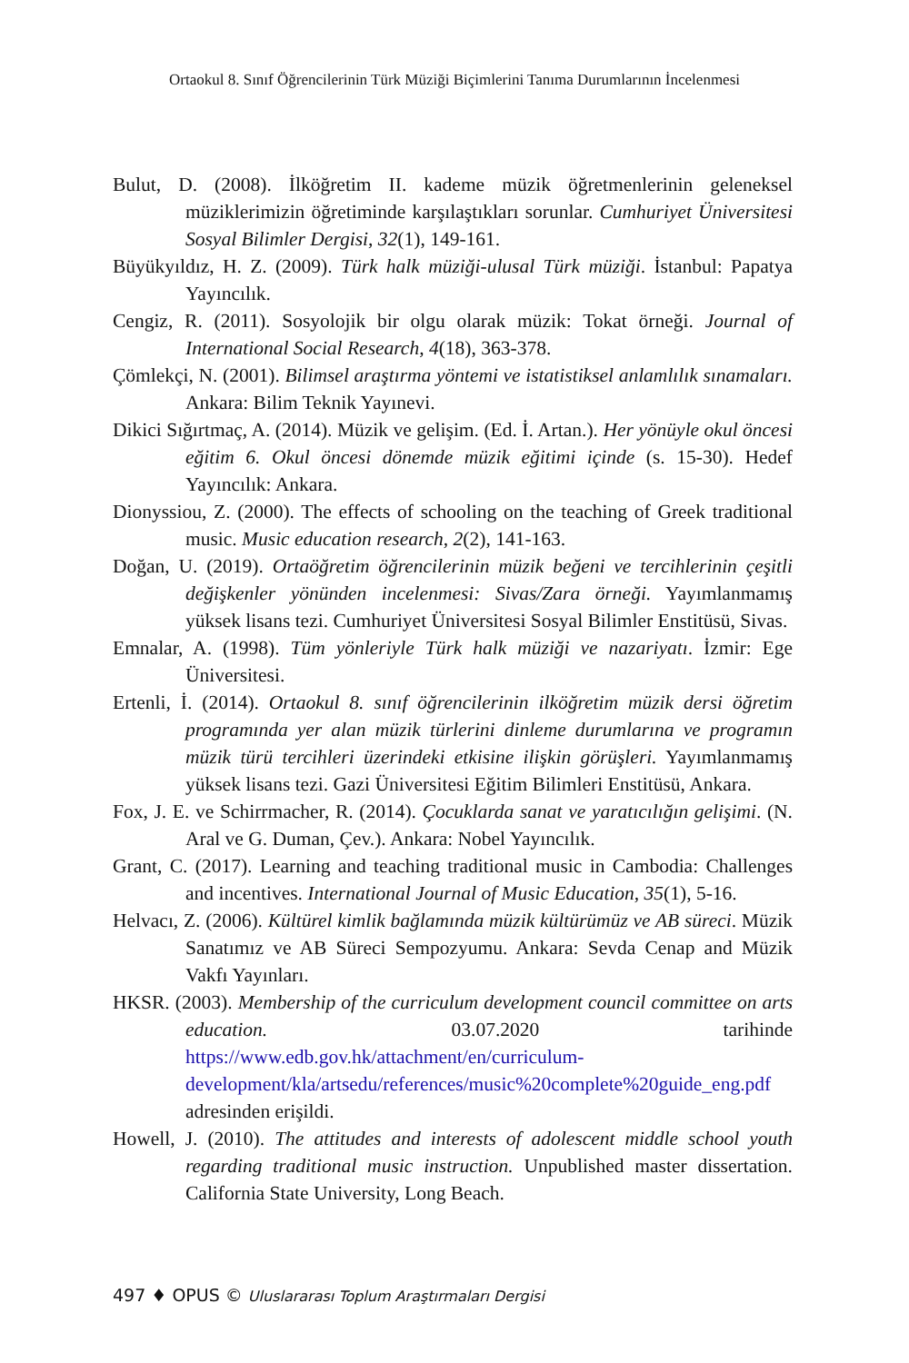Ortaokul 8. Sınıf Öğrencilerinin Türk Müziği Biçimlerini Tanıma Durumlarının İncelenmesi
Bulut, D. (2008). İlköğretim II. kademe müzik öğretmenlerinin geleneksel müziklerimizin öğretiminde karşılaştıkları sorunlar. Cumhuriyet Üniversitesi Sosyal Bilimler Dergisi, 32(1), 149-161.
Büyükyıldız, H. Z. (2009). Türk halk müziği-ulusal Türk müziği. İstanbul: Papatya Yayıncılık.
Cengiz, R. (2011). Sosyolojik bir olgu olarak müzik: Tokat örneği. Journal of International Social Research, 4(18), 363-378.
Çömlekçi, N. (2001). Bilimsel araştırma yöntemi ve istatistiksel anlamlılık sınamaları. Ankara: Bilim Teknik Yayınevi.
Dikici Sığırtmaç, A. (2014). Müzik ve gelişim. (Ed. İ. Artan.). Her yönüyle okul öncesi eğitim 6. Okul öncesi dönemde müzik eğitimi içinde (s. 15-30). Hedef Yayıncılık: Ankara.
Dionyssiou, Z. (2000). The effects of schooling on the teaching of Greek traditional music. Music education research, 2(2), 141-163.
Doğan, U. (2019). Ortaöğretim öğrencilerinin müzik beğeni ve tercihlerinin çeşitli değişkenler yönünden incelenmesi: Sivas/Zara örneği. Yayımlanmamış yüksek lisans tezi. Cumhuriyet Üniversitesi Sosyal Bilimler Enstitüsü, Sivas.
Emnalar, A. (1998). Tüm yönleriyle Türk halk müziği ve nazariyatı. İzmir: Ege Üniversitesi.
Ertenli, İ. (2014). Ortaokul 8. sınıf öğrencilerinin ilköğretim müzik dersi öğretim programında yer alan müzik türlerini dinleme durumlarına ve programın müzik türü tercihleri üzerindeki etkisine ilişkin görüşleri. Yayımlanmamış yüksek lisans tezi. Gazi Üniversitesi Eğitim Bilimleri Enstitüsü, Ankara.
Fox, J. E. ve Schirrmacher, R. (2014). Çocuklarda sanat ve yaratıcılığın gelişimi. (N. Aral ve G. Duman, Çev.). Ankara: Nobel Yayıncılık.
Grant, C. (2017). Learning and teaching traditional music in Cambodia: Challenges and incentives. International Journal of Music Education, 35(1), 5-16.
Helvacı, Z. (2006). Kültürel kimlik bağlamında müzik kültürümüz ve AB süreci. Müzik Sanatımız ve AB Süreci Sempozyumu. Ankara: Sevda Cenap and Müzik Vakfı Yayınları.
HKSR. (2003). Membership of the curriculum development council committee on arts education. 03.07.2020 tarihinde https://www.edb.gov.hk/attachment/en/curriculum-development/kla/artsedu/references/music%20complete%20guide_eng.pdf adresinden erişildi.
Howell, J. (2010). The attitudes and interests of adolescent middle school youth regarding traditional music instruction. Unpublished master dissertation. California State University, Long Beach.
497 ♦ OPUS © Uluslararası Toplum Araştırmaları Dergisi